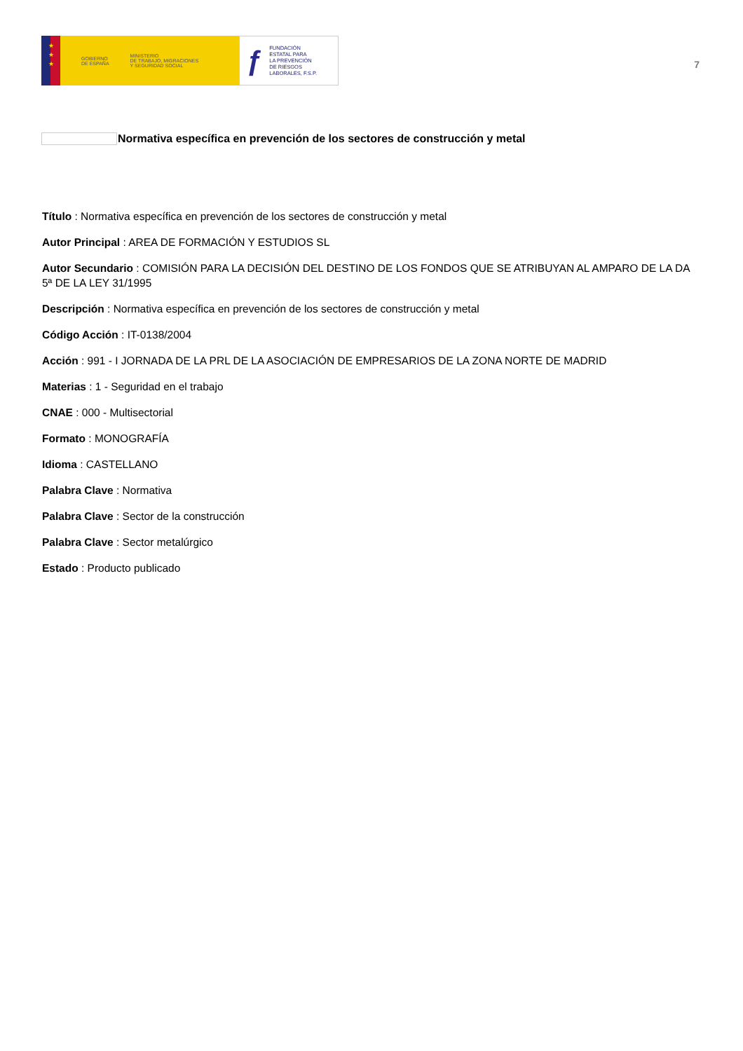★
★
★
GOBIERNO
DE ESPAÑA
MINISTERIO
DE TRABAJO, MIGRACIONES
Y SEGURIDAD SOCIAL
ƒ FUNDACIÓN
ESTATAL PARA
LA PREVENCIÓN
DE RIESGOS
LABORALES, F.S.P.
7
Normativa específica en prevención de los sectores de construcción y metal
Título : Normativa específica en prevención de los sectores de construcción y metal
Autor Principal : AREA DE FORMACIÓN Y ESTUDIOS SL
Autor Secundario : COMISIÓN PARA LA DECISIÓN DEL DESTINO DE LOS FONDOS QUE SE ATRIBUYAN AL AMPARO DE LA DA 5ª DE LA LEY 31/1995
Descripción : Normativa específica en prevención de los sectores de construcción y metal
Código Acción : IT-0138/2004
Acción : 991 - I JORNADA DE LA PRL DE LA ASOCIACIÓN DE EMPRESARIOS DE LA ZONA NORTE DE MADRID
Materias : 1 - Seguridad en el trabajo
CNAE : 000 - Multisectorial
Formato : MONOGRAFÍA
Idioma : CASTELLANO
Palabra Clave : Normativa
Palabra Clave : Sector de la construcción
Palabra Clave : Sector metalúrgico
Estado : Producto publicado